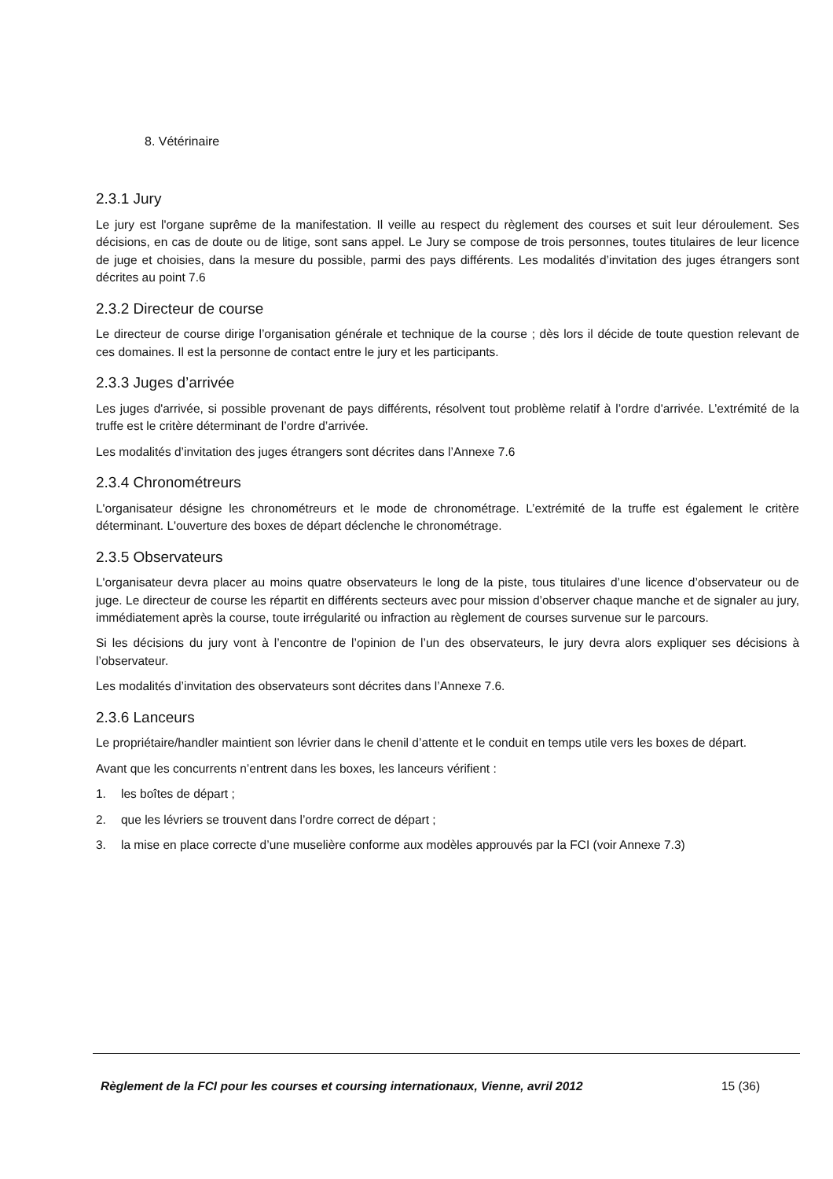8. Vétérinaire
2.3.1 Jury
Le jury est l'organe suprême de la manifestation. Il veille au respect du règlement des courses et suit leur déroulement. Ses décisions, en cas de doute ou de litige, sont sans appel. Le Jury se compose de trois personnes, toutes titulaires de leur licence de juge et choisies, dans la mesure du possible, parmi des pays différents. Les modalités d’invitation des juges étrangers sont décrites au point 7.6
2.3.2 Directeur de course
Le directeur de course dirige l’organisation générale et technique de la course ; dès lors il décide de toute question relevant de ces domaines. Il est la personne de contact entre le jury et les participants.
2.3.3 Juges d’arrivée
Les juges d'arrivée, si possible provenant de pays différents, résolvent tout problème relatif à l’ordre d'arrivée. L’extrémité de la truffe est le critère déterminant de l’ordre d’arrivée.
Les modalités d’invitation des juges étrangers sont décrites dans l’Annexe 7.6
2.3.4 Chronométreurs
L'organisateur désigne les chronométreurs et le mode de chronométrage. L’extrémité de la truffe est également le critère déterminant. L'ouverture des boxes de départ déclenche le chronométrage.
2.3.5 Observateurs
L'organisateur devra placer au moins quatre observateurs le long de la piste, tous titulaires d’une licence d’observateur ou de juge. Le directeur de course les répartit en différents secteurs avec pour mission d’observer chaque manche et de signaler au jury, immédiatement après la course, toute irrégularité ou infraction au règlement de courses survenue sur le parcours.
Si les décisions du jury vont à l’encontre de l’opinion de l’un des observateurs, le jury devra alors expliquer ses décisions à l’observateur.
Les modalités d’invitation des observateurs sont décrites dans l’Annexe 7.6.
2.3.6 Lanceurs
Le propriétaire/handler maintient son lévrier dans le chenil d’attente et le conduit en temps utile vers les boxes de départ.
Avant que les concurrents n’entrent dans les boxes, les lanceurs vérifient :
1. les boîtes de départ ;
2. que les lévriers se trouvent dans l’ordre correct de départ ;
3. la mise en place correcte d’une muselière conforme aux modèles approuvés par la FCI (voir Annexe 7.3)
Règlement de la FCI pour les courses et coursing internationaux, Vienne, avril 2012 15 (36)